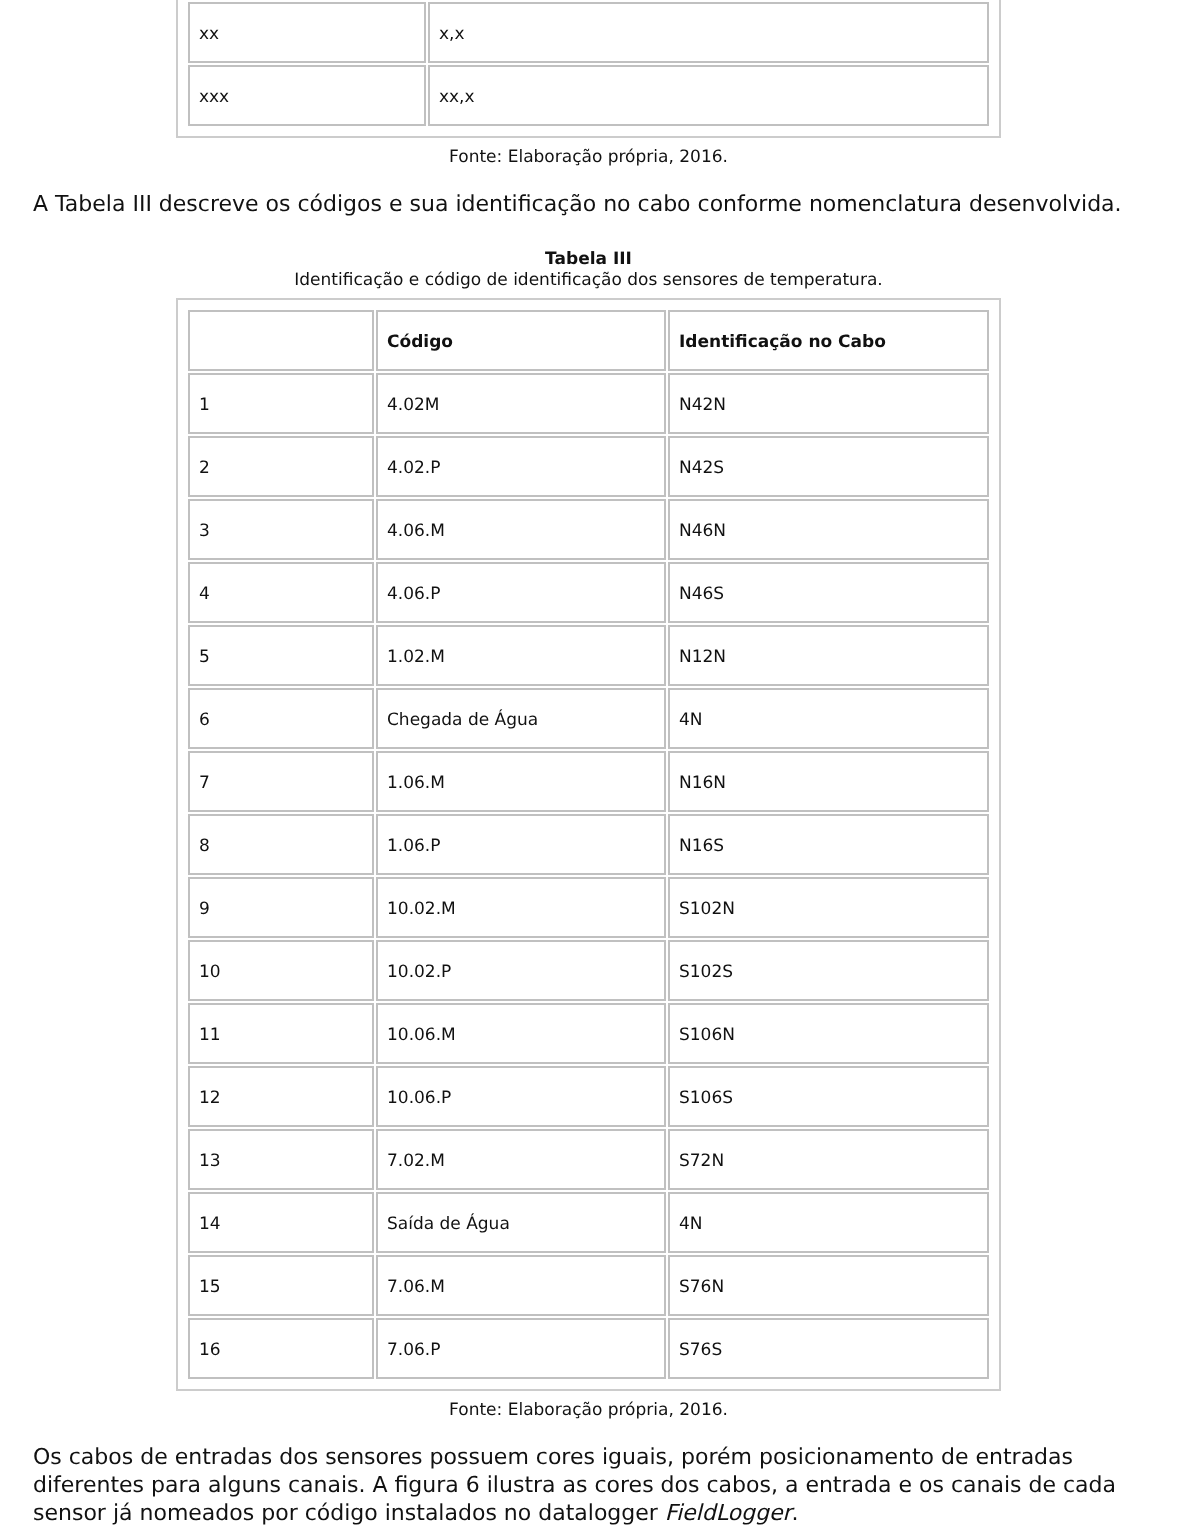| xx | x,x |
| xxx | xx,x |
Fonte: Elaboração própria, 2016.
A Tabela III descreve os códigos e sua identificação no cabo conforme nomenclatura desenvolvida.
Tabela III
Identificação e código de identificação dos sensores de temperatura.
| | Código | Identificação no Cabo |
| --- | --- | --- |
| 1 | 4.02M | N42N |
| 2 | 4.02.P | N42S |
| 3 | 4.06.M | N46N |
| 4 | 4.06.P | N46S |
| 5 | 1.02.M | N12N |
| 6 | Chegada de Água | 4N |
| 7 | 1.06.M | N16N |
| 8 | 1.06.P | N16S |
| 9 | 10.02.M | S102N |
| 10 | 10.02.P | S102S |
| 11 | 10.06.M | S106N |
| 12 | 10.06.P | S106S |
| 13 | 7.02.M | S72N |
| 14 | Saída de Água | 4N |
| 15 | 7.06.M | S76N |
| 16 | 7.06.P | S76S |
Fonte: Elaboração própria, 2016.
Os cabos de entradas dos sensores possuem cores iguais, porém posicionamento de entradas diferentes para alguns canais. A figura 6 ilustra as cores dos cabos, a entrada e os canais de cada sensor já nomeados por código instalados no datalogger FieldLogger.